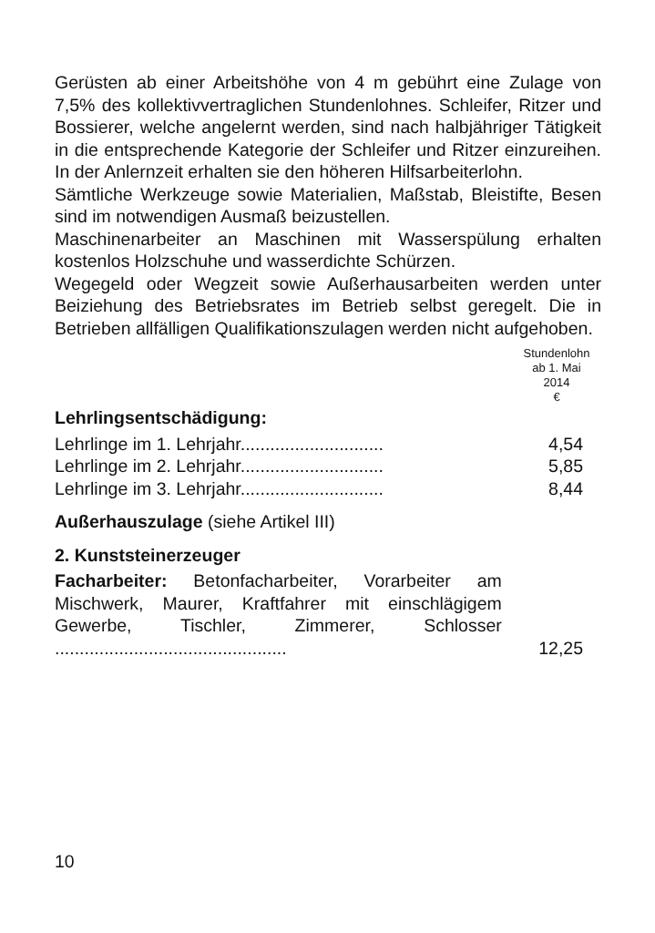Gerüsten ab einer Arbeitshöhe von 4 m gebührt eine Zulage von 7,5% des kollektivvertraglichen Stundenlohnes. Schleifer, Ritzer und Bossierer, welche angelernt werden, sind nach halbjähriger Tätigkeit in die entsprechende Kategorie der Schleifer und Ritzer einzureihen. In der Anlernzeit erhalten sie den höheren Hilfsarbeiterlohn.
Sämtliche Werkzeuge sowie Materialien, Maßstab, Bleistifte, Besen sind im notwendigen Ausmaß beizustellen.
Maschinenarbeiter an Maschinen mit Wasserspülung erhalten kostenlos Holzschuhe und wasserdichte Schürzen.
Wegegeld oder Wegzeit sowie Außerhausarbeiten werden unter Beiziehung des Betriebsrates im Betrieb selbst geregelt. Die in Betrieben allfälligen Qualifikationszulagen werden nicht aufgehoben.
Stundenlohn
ab 1. Mai
2014
€
Lehrlingsentschädigung:
| Lehrlinge im 1. Lehrjahr............................. | 4,54 |
| Lehrlinge im 2. Lehrjahr............................. | 5,85 |
| Lehrlinge im 3. Lehrjahr............................. | 8,44 |
Außerhauszulage (siehe Artikel III)
2. Kunststeinerzeuger
| Facharbeiter: Betonfacharbeiter, Vorarbeiter am Mischwerk, Maurer, Kraftfahrer mit einschlägigem Gewerbe, Tischler, Zimmerer, Schlosser ............................................... | 12,25 |
10